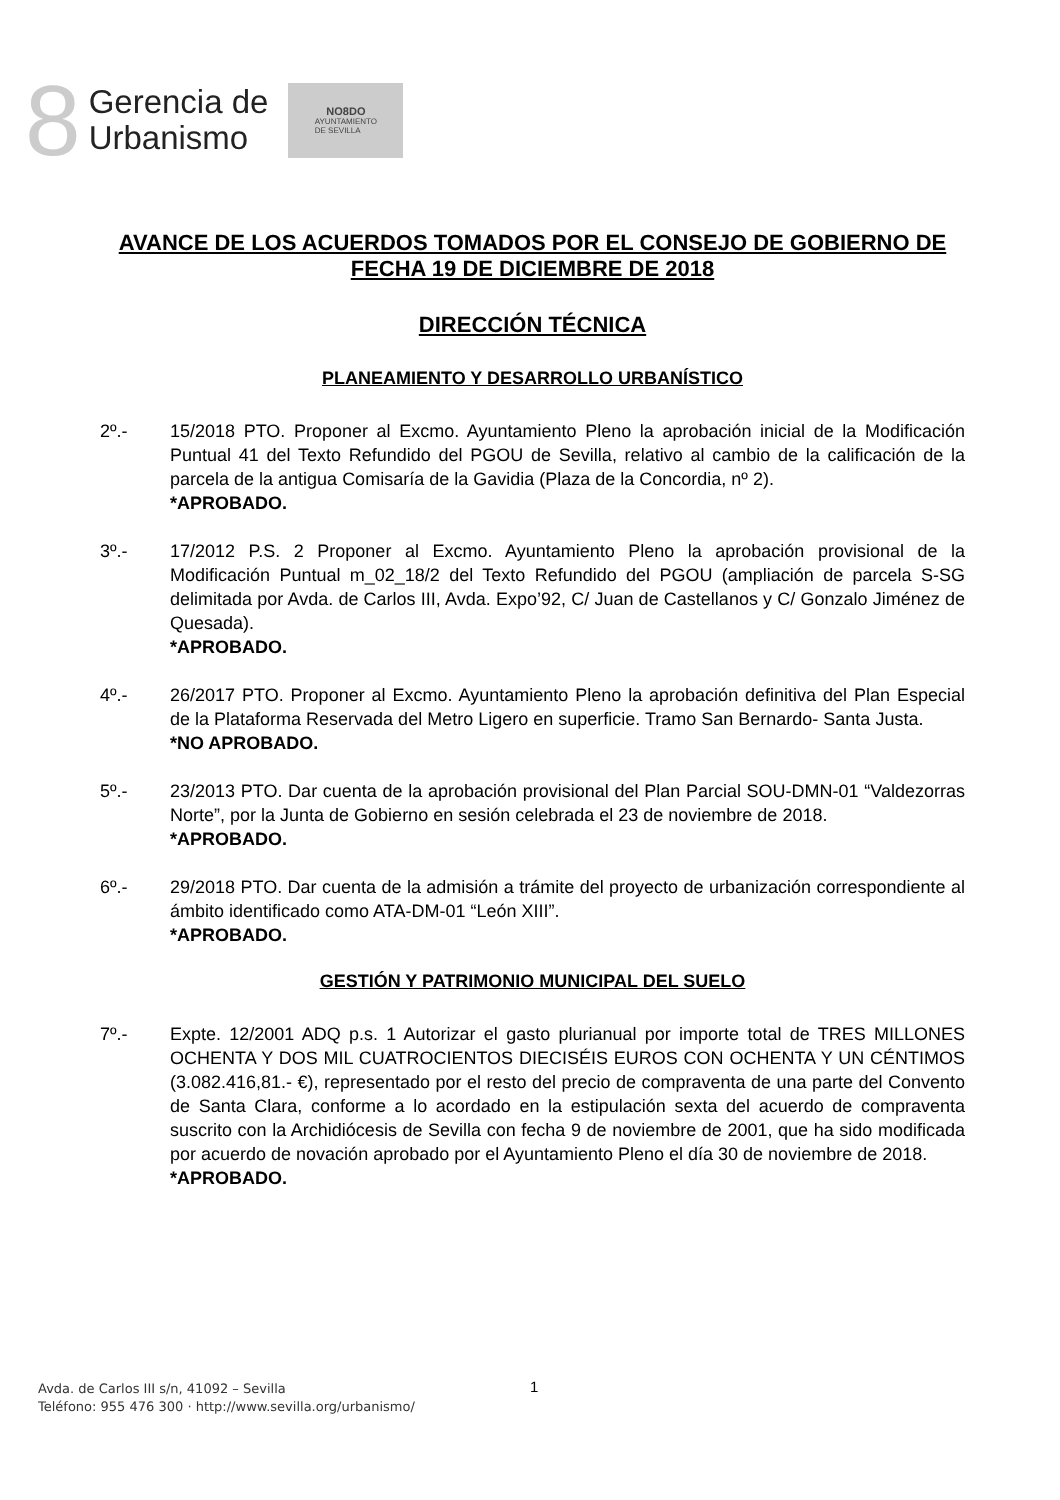8
Gerencia de
Urbanismo
NO8DO
AYUNTAMIENTO
DE SEVILLA
AVANCE DE LOS ACUERDOS TOMADOS POR EL CONSEJO DE GOBIERNO DE FECHA 19 DE DICIEMBRE DE 2018
DIRECCIÓN TÉCNICA
PLANEAMIENTO Y DESARROLLO URBANÍSTICO
2º.- 15/2018 PTO. Proponer al Excmo. Ayuntamiento Pleno la aprobación inicial de la Modificación Puntual 41 del Texto Refundido del PGOU de Sevilla, relativo al cambio de la calificación de la parcela de la antigua Comisaría de la Gavidia (Plaza de la Concordia, nº 2).
*APROBADO.
3º.- 17/2012 P.S. 2 Proponer al Excmo. Ayuntamiento Pleno la aprobación provisional de la Modificación Puntual m_02_18/2 del Texto Refundido del PGOU (ampliación de parcela S-SG delimitada por Avda. de Carlos III, Avda. Expo’92, C/ Juan de Castellanos y C/ Gonzalo Jiménez de Quesada).
*APROBADO.
4º.- 26/2017 PTO. Proponer al Excmo. Ayuntamiento Pleno la aprobación definitiva del Plan Especial de la Plataforma Reservada del Metro Ligero en superficie. Tramo San Bernardo- Santa Justa.
*NO APROBADO.
5º.- 23/2013 PTO. Dar cuenta de la aprobación provisional del Plan Parcial SOU-DMN-01 “Valdezorras Norte”, por la Junta de Gobierno en sesión celebrada el 23 de noviembre de 2018.
*APROBADO.
6º.- 29/2018 PTO. Dar cuenta de la admisión a trámite del proyecto de urbanización correspondiente al ámbito identificado como ATA-DM-01 “León XIII”.
*APROBADO.
GESTIÓN Y PATRIMONIO MUNICIPAL DEL SUELO
7º.- Expte. 12/2001 ADQ p.s. 1 Autorizar el gasto plurianual por importe total de TRES MILLONES OCHENTA Y DOS MIL CUATROCIENTOS DIECISÉIS EUROS CON OCHENTA Y UN CÉNTIMOS (3.082.416,81.- €), representado por el resto del precio de compraventa de una parte del Convento de Santa Clara, conforme a lo acordado en la estipulación sexta del acuerdo de compraventa suscrito con la Archidiócesis de Sevilla con fecha 9 de noviembre de 2001, que ha sido modificada por acuerdo de novación aprobado por el Ayuntamiento Pleno el día 30 de noviembre de 2018.
*APROBADO.
Avda. de Carlos III s/n, 41092 – Sevilla
Teléfono: 955 476 300 · http://www.sevilla.org/urbanismo/
1